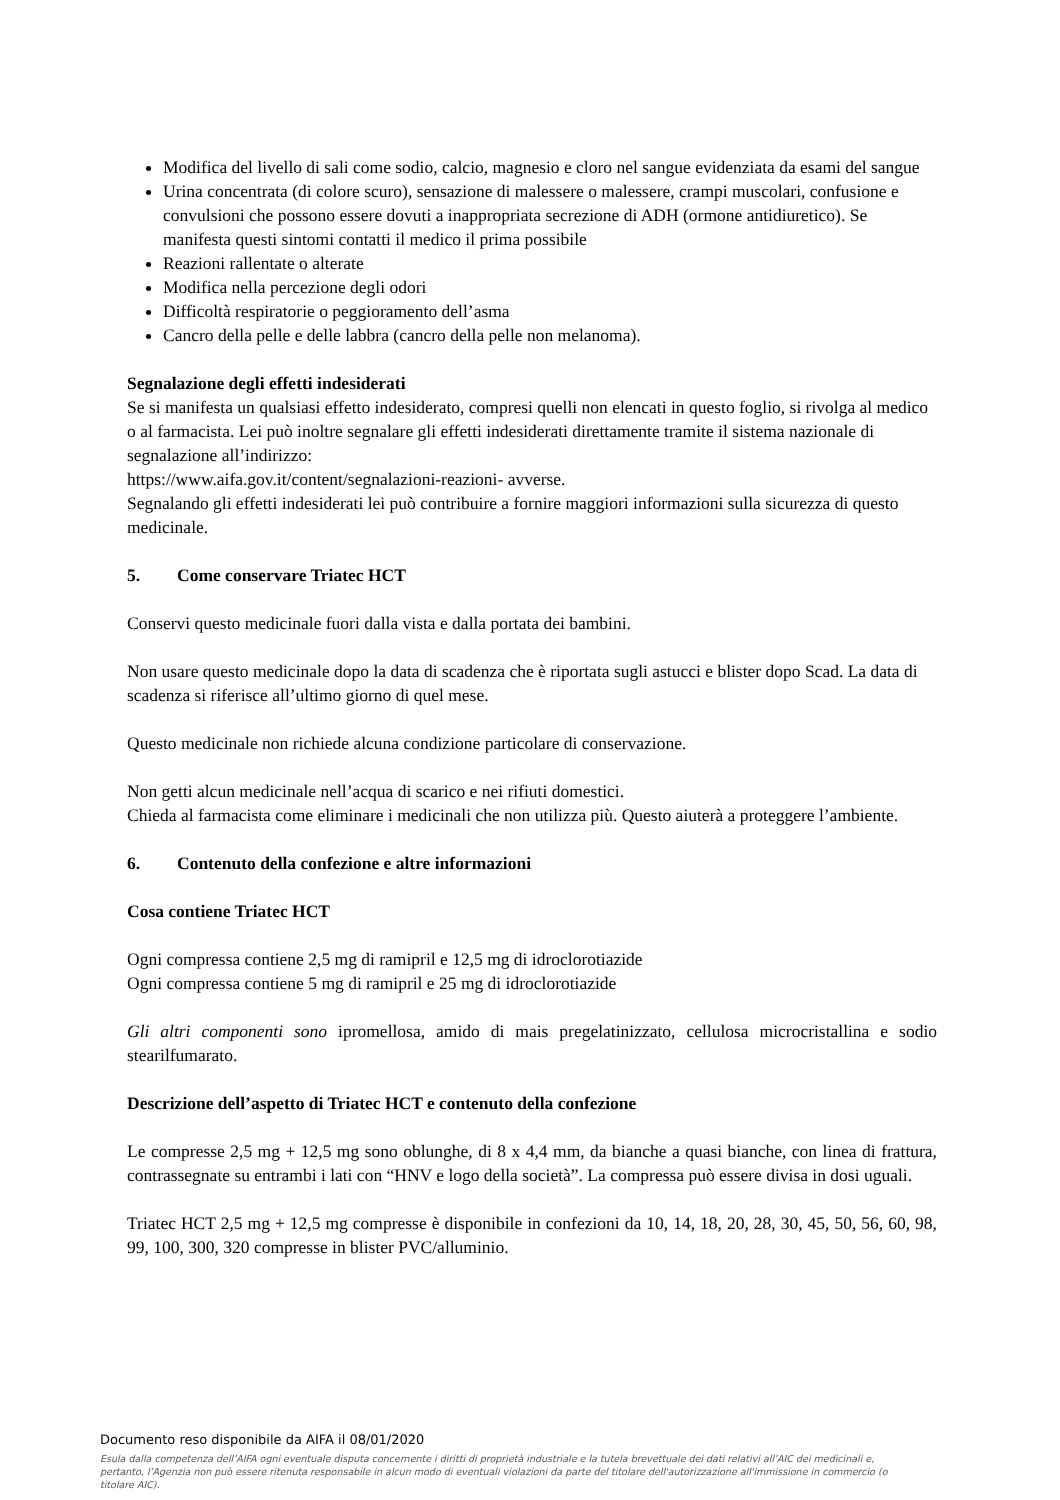Modifica del livello di sali come sodio, calcio, magnesio e cloro nel sangue evidenziata da esami del sangue
Urina concentrata (di colore scuro), sensazione di malessere o malessere, crampi muscolari, confusione e convulsioni che possono essere dovuti a inappropriata secrezione di ADH (ormone antidiuretico). Se manifesta questi sintomi contatti il medico il prima possibile
Reazioni rallentate o alterate
Modifica nella percezione degli odori
Difficoltà respiratorie o peggioramento dell’asma
Cancro della pelle e delle labbra (cancro della pelle non melanoma).
Segnalazione degli effetti indesiderati
Se si manifesta un qualsiasi effetto indesiderato, compresi quelli non elencati in questo foglio, si rivolga al medico o al farmacista. Lei può inoltre segnalare gli effetti indesiderati direttamente tramite il sistema nazionale di segnalazione all’indirizzo:
https://www.aifa.gov.it/content/segnalazioni-reazioni- avverse.
Segnalando gli effetti indesiderati lei può contribuire a fornire maggiori informazioni sulla sicurezza di questo medicinale.
5. Come conservare Triatec HCT
Conservi questo medicinale fuori dalla vista e dalla portata dei bambini.
Non usare questo medicinale dopo la data di scadenza che è riportata sugli astucci e blister dopo Scad. La data di scadenza si riferisce all’ultimo giorno di quel mese.
Questo medicinale non richiede alcuna condizione particolare di conservazione.
Non getti alcun medicinale nell’acqua di scarico e nei rifiuti domestici.
Chieda al farmacista come eliminare i medicinali che non utilizza più. Questo aiuterà a proteggere l’ambiente.
6. Contenuto della confezione e altre informazioni
Cosa contiene Triatec HCT
Ogni compressa contiene 2,5 mg di ramipril e 12,5 mg di idroclorotiazide
Ogni compressa contiene 5 mg di ramipril e 25 mg di idroclorotiazide
Gli altri componenti sono ipromellosa, amido di mais pregelatinizzato, cellulosa microcristallina e sodio stearilfumarato.
Descrizione dell’aspetto di Triatec HCT e contenuto della confezione
Le compresse 2,5 mg + 12,5 mg sono oblunghe, di 8 x 4,4 mm, da bianche a quasi bianche, con linea di frattura, contrassegnate su entrambi i lati con “HNV e logo della società”. La compressa può essere divisa in dosi uguali.
Triatec HCT 2,5 mg + 12,5 mg compresse è disponibile in confezioni da 10, 14, 18, 20, 28, 30, 45, 50, 56, 60, 98, 99, 100, 300, 320 compresse in blister PVC/alluminio.
Documento reso disponibile da AIFA il 08/01/2020
Esula dalla competenza dell’AIFA ogni eventuale disputa concernente i diritti di proprietà industriale e la tutela brevettuale dei dati relativi all’AIC dei medicinali e, pertanto, l’Agenzia non può essere ritenuta responsabile in alcun modo di eventuali violazioni da parte del titolare dell'autorizzazione all'immissione in commercio (o titolare AIC).